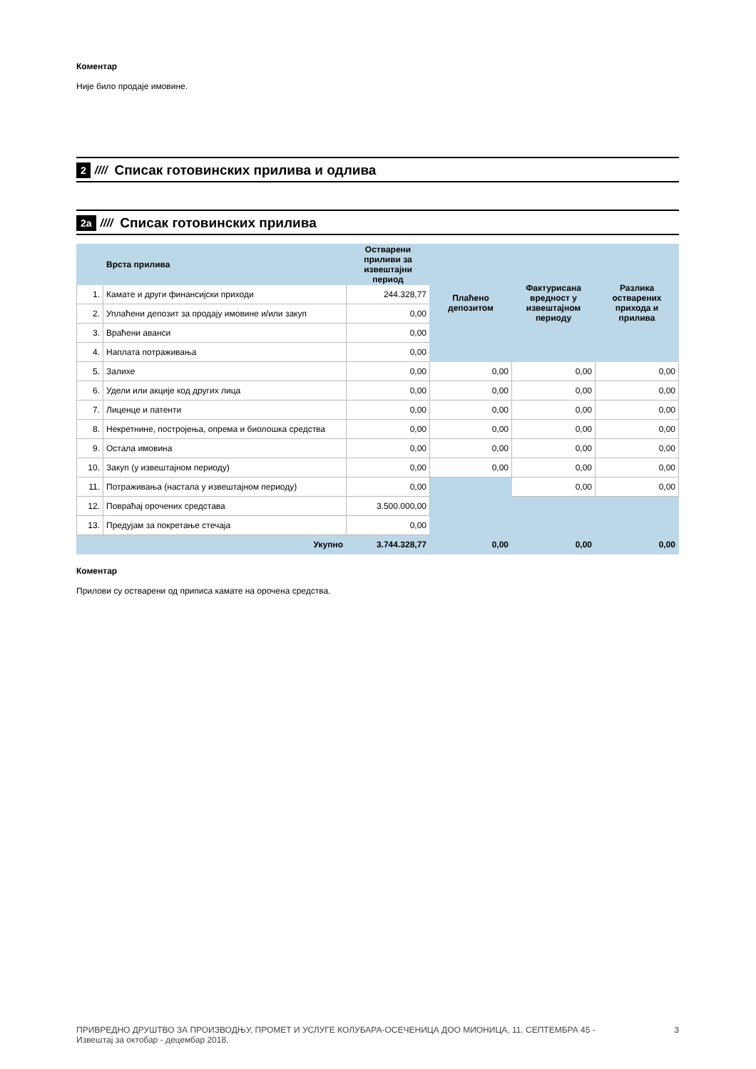Коментар
Није било продаје имовине.
2 //// Списак готовинских прилива и одлива
2а //// Списак готовинских прилива
| | Врста прилива | Остварени приливи за извештајни период | Плаћено депозитом | Фактурисана вредност у извештајном периоду | Разлика остварених прихода и прилива |
| --- | --- | --- | --- | --- | --- |
| 1. | Камате и други финансијски приходи | 244.328,77 | | | |
| 2. | Уплаћени депозит за продају имовине и/или закуп | 0,00 | | | |
| 3. | Враћени аванси | 0,00 | | | |
| 4. | Наплата потраживања | 0,00 | | | |
| 5. | Залихе | 0,00 | 0,00 | 0,00 | 0,00 |
| 6. | Удели или акције код других лица | 0,00 | 0,00 | 0,00 | 0,00 |
| 7. | Лиценце и патенти | 0,00 | 0,00 | 0,00 | 0,00 |
| 8. | Некретнине, постројења, опрема и биолошка средства | 0,00 | 0,00 | 0,00 | 0,00 |
| 9. | Остала имовина | 0,00 | 0,00 | 0,00 | 0,00 |
| 10. | Закуп (у извештајном периоду) | 0,00 | 0,00 | 0,00 | 0,00 |
| 11. | Потраживања (настала у извештајном периоду) | 0,00 | | 0,00 | 0,00 |
| 12. | Повраћај орочених средстава | 3.500.000,00 | | | |
| 13. | Предујам за покретање стечаја | 0,00 | | | |
| | Укупно | 3.744.328,77 | 0,00 | 0,00 | 0,00 |
Коментар
Прилови су остварени од приписа камате на орочена средства.
ПРИВРЕДНО ДРУШТВО ЗА ПРОИЗВОДЊУ, ПРОМЕТ И УСЛУГЕ КОЛУБАРА-ОСЕЧЕНИЦА ДОО МИОНИЦА, 11. СЕПТЕМБРА 45 -
Извештај за октобар - децембар 2018.
3